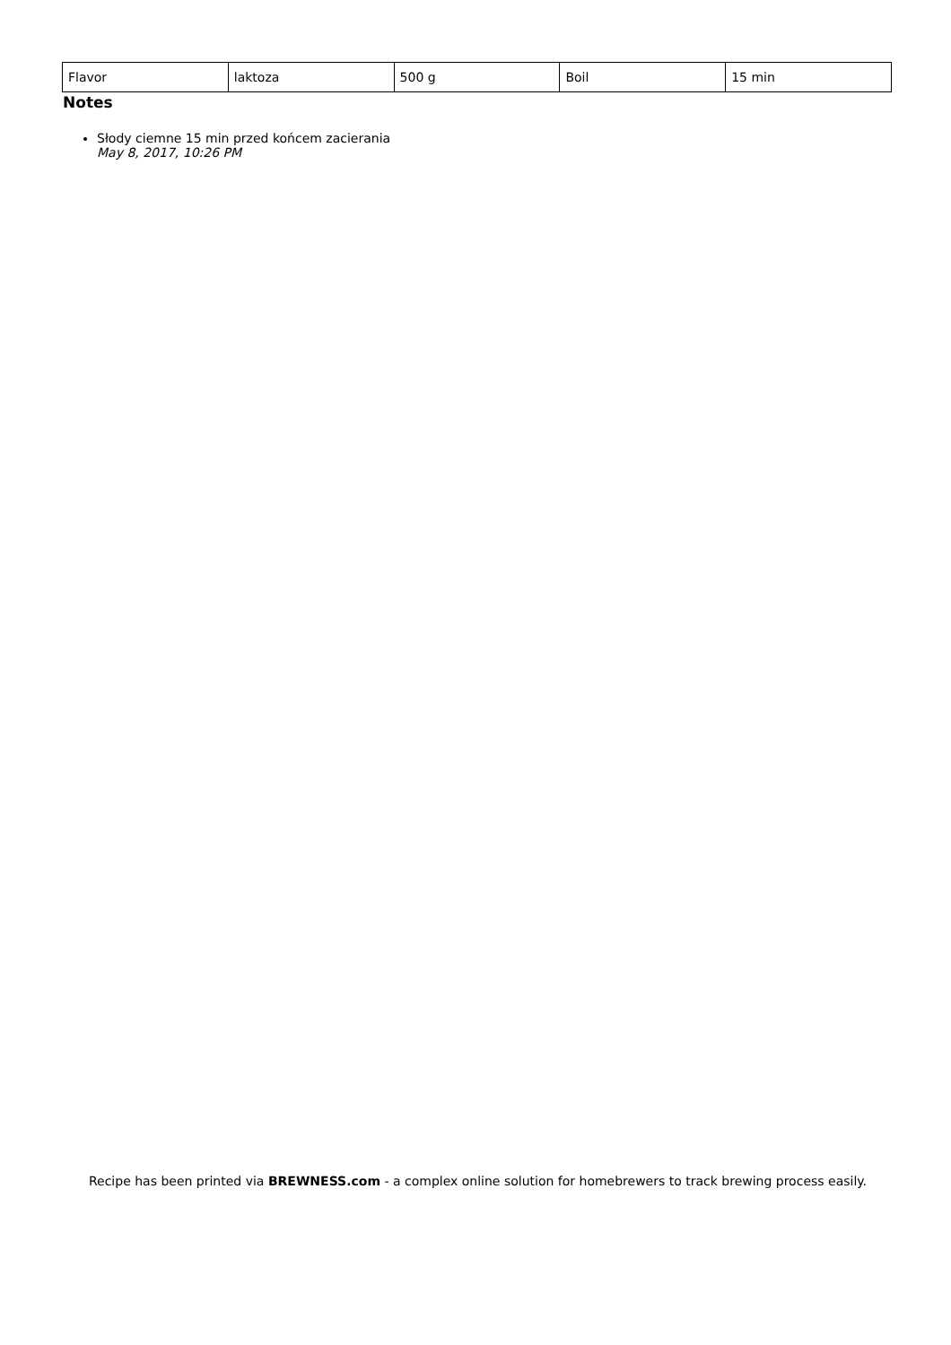| Flavor | laktoza | 500 g | Boil | 15 min |
Notes
Słody ciemne 15 min przed końcem zacierania
May 8, 2017, 10:26 PM
Recipe has been printed via BREWNESS.com - a complex online solution for homebrewers to track brewing process easily.